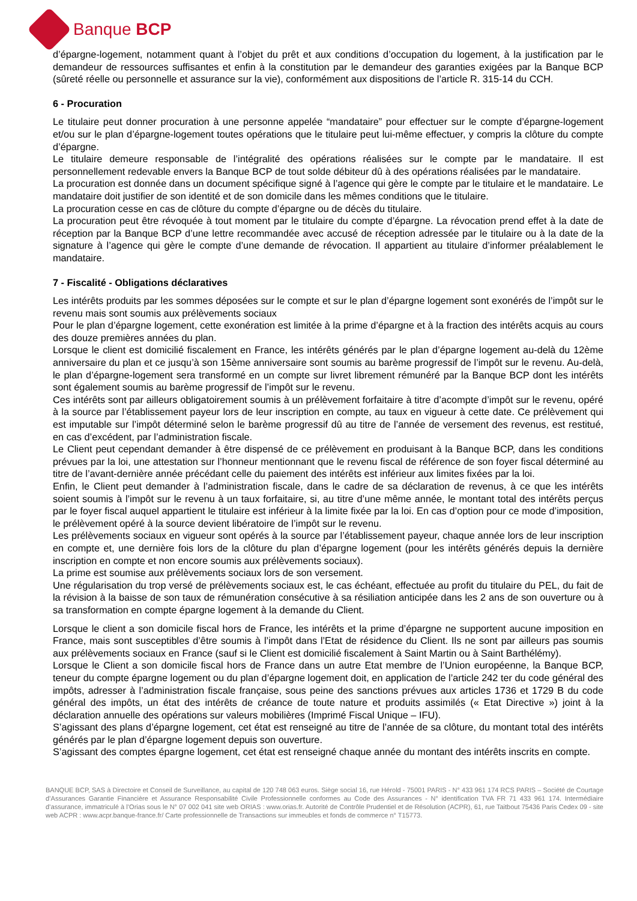Banque BCP
d’épargne-logement, notamment quant à l’objet du prêt et aux conditions d’occupation du logement, à la justification par le demandeur de ressources suffisantes et enfin à la constitution par le demandeur des garanties exigées par la Banque BCP (sûreté réelle ou personnelle et assurance sur la vie), conformément aux dispositions de l’article R. 315-14 du CCH.
6 - Procuration
Le titulaire peut donner procuration à une personne appelée “mandataire” pour effectuer sur le compte d’épargne-logement et/ou sur le plan d’épargne-logement toutes opérations que le titulaire peut lui-même effectuer, y compris la clôture du compte d’épargne.
Le titulaire demeure responsable de l’intégralité des opérations réalisées sur le compte par le mandataire. Il est personnellement redevable envers la Banque BCP de tout solde débiteur dû à des opérations réalisées par le mandataire.
La procuration est donnée dans un document spécifique signé à l’agence qui gère le compte par le titulaire et le mandataire. Le mandataire doit justifier de son identité et de son domicile dans les mêmes conditions que le titulaire.
La procuration cesse en cas de clôture du compte d’épargne ou de décès du titulaire.
La procuration peut être révoquée à tout moment par le titulaire du compte d’épargne. La révocation prend effet à la date de réception par la Banque BCP d’une lettre recommandée avec accusé de réception adressée par le titulaire ou à la date de la signature à l’agence qui gère le compte d’une demande de révocation. Il appartient au titulaire d’informer préalablement le mandataire.
7 - Fiscalité - Obligations déclaratives
Les intérêts produits par les sommes déposées sur le compte et sur le plan d’épargne logement sont exonérés de l’impôt sur le revenu mais sont soumis aux prélèvements sociaux
Pour le plan d’épargne logement, cette exonération est limitée à la prime d’épargne et à la fraction des intérêts acquis au cours des douze premières années du plan.
Lorsque le client est domicilié fiscalement en France, les intérêts générés par le plan d’épargne logement au-delà du 12ème anniversaire du plan et ce jusqu’à son 15ème anniversaire sont soumis au barème progressif de l’impôt sur le revenu. Au-delà, le plan d’épargne-logement sera transformé en un compte sur livret librement rémunéré par la Banque BCP dont les intérêts sont également soumis au barème progressif de l’impôt sur le revenu.
Ces intérêts sont par ailleurs obligatoirement soumis à un prélèvement forfaitaire à titre d’acompte d’impôt sur le revenu, opéré à la source par l’établissement payeur lors de leur inscription en compte, au taux en vigueur à cette date. Ce prélèvement qui est imputable sur l’impôt déterminé selon le barème progressif dû au titre de l’année de versement des revenus, est restitué, en cas d’excédent, par l’administration fiscale.
Le Client peut cependant demander à être dispensé de ce prélèvement en produisant à la Banque BCP, dans les conditions prévues par la loi, une attestation sur l’honneur mentionnant que le revenu fiscal de référence de son foyer fiscal déterminé au titre de l’avant-dernière année précédant celle du paiement des intérêts est inférieur aux limites fixées par la loi.
Enfin, le Client peut demander à l’administration fiscale, dans le cadre de sa déclaration de revenus, à ce que les intérêts soient soumis à l’impôt sur le revenu à un taux forfaitaire, si, au titre d’une même année, le montant total des intérêts perçus par le foyer fiscal auquel appartient le titulaire est inférieur à la limite fixée par la loi. En cas d’option pour ce mode d’imposition, le prélèvement opéré à la source devient libératoire de l’impôt sur le revenu.
Les prélèvements sociaux en vigueur sont opérés à la source par l’établissement payeur, chaque année lors de leur inscription en compte et, une dernière fois lors de la clôture du plan d’épargne logement (pour les intérêts générés depuis la dernière inscription en compte et non encore soumis aux prélèvements sociaux).
La prime est soumise aux prélèvements sociaux lors de son versement.
Une régularisation du trop versé de prélèvements sociaux est, le cas échéant, effectuée au profit du titulaire du PEL, du fait de la révision à la baisse de son taux de rémunération consécutive à sa résiliation anticipée dans les 2 ans de son ouverture ou à sa transformation en compte épargne logement à la demande du Client.
Lorsque le client a son domicile fiscal hors de France, les intérêts et la prime d’épargne ne supportent aucune imposition en France, mais sont susceptibles d’être soumis à l’impôt dans l’Etat de résidence du Client. Ils ne sont par ailleurs pas soumis aux prélèvements sociaux en France (sauf si le Client est domicilié fiscalement à Saint Martin ou à Saint Barthélémy).
Lorsque le Client a son domicile fiscal hors de France dans un autre Etat membre de l’Union européenne, la Banque BCP, teneur du compte épargne logement ou du plan d’épargne logement doit, en application de l’article 242 ter du code général des impôts, adresser à l’administration fiscale française, sous peine des sanctions prévues aux articles 1736 et 1729 B du code général des impôts, un état des intérêts de créance de toute nature et produits assimilés (« Etat Directive ») joint à la déclaration annuelle des opérations sur valeurs mobilières (Imprimé Fiscal Unique – IFU).
S’agissant des plans d’épargne logement, cet état est renseigné au titre de l’année de sa clôture, du montant total des intérêts générés par le plan d’épargne logement depuis son ouverture.
S’agissant des comptes épargne logement, cet état est renseigné chaque année du montant des intérêts inscrits en compte.
BANQUE BCP, SAS à Directoire et Conseil de Surveillance, au capital de 120 748 063 euros. Siège social 16, rue Hérold - 75001 PARIS - N° 433 961 174 RCS PARIS – Société de Courtage d’Assurances Garantie Financière et Assurance Responsabilité Civile Professionnelle conformes au Code des Assurances - N° identification TVA FR 71 433 961 174. Intermédiaire d’assurance, immatriculé à l’Orias sous le N° 07 002 041 site web ORIAS : www.orias.fr. Autorité de Contrôle Prudentiel et de Résolution (ACPR), 61, rue Taitbout 75436 Paris Cedex 09 - site web ACPR : www.acpr.banque-france.fr/ Carte professionnelle de Transactions sur immeubles et fonds de commerce n° T15773.